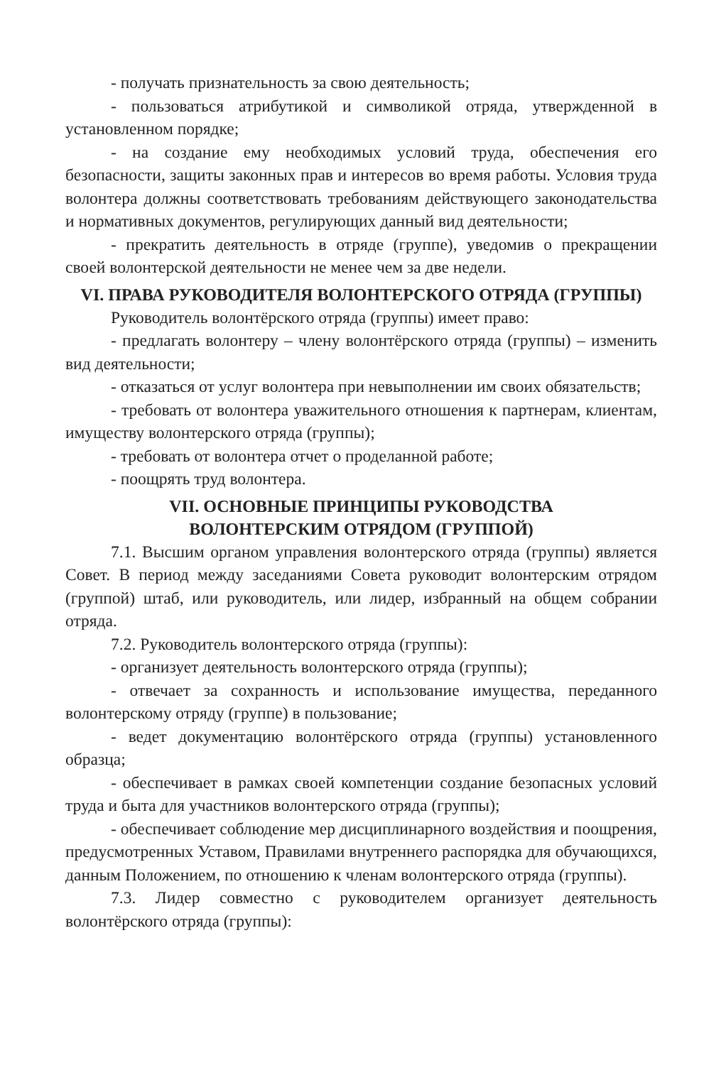- получать признательность за свою деятельность;
- пользоваться атрибутикой и символикой отряда, утвержденной в установленном порядке;
- на создание ему необходимых условий труда, обеспечения его безопасности, защиты законных прав и интересов во время работы. Условия труда волонтера должны соответствовать требованиям действующего законодательства и нормативных документов, регулирующих данный вид деятельности;
- прекратить деятельность в отряде (группе), уведомив о прекращении своей волонтерской деятельности не менее чем за две недели.
VI. ПРАВА РУКОВОДИТЕЛЯ ВОЛОНТЕРСКОГО ОТРЯДА (ГРУППЫ)
Руководитель волонтёрского отряда (группы) имеет право:
- предлагать волонтеру – члену волонтёрского отряда (группы) – изменить вид деятельности;
- отказаться от услуг волонтера при невыполнении им своих обязательств;
- требовать от волонтера уважительного отношения к партнерам, клиентам, имуществу волонтерского отряда (группы);
- требовать от волонтера отчет о проделанной работе;
- поощрять труд волонтера.
VII. ОСНОВНЫЕ ПРИНЦИПЫ РУКОВОДСТВА
ВОЛОНТЕРСКИМ ОТРЯДОМ (ГРУППОЙ)
7.1. Высшим органом управления волонтерского отряда (группы) является Совет. В период между заседаниями Совета руководит волонтерским отрядом (группой) штаб, или руководитель, или лидер, избранный на общем собрании отряда.
7.2. Руководитель волонтерского отряда (группы):
- организует деятельность волонтерского отряда (группы);
- отвечает за сохранность и использование имущества, переданного волонтерскому отряду (группе) в пользование;
- ведет документацию волонтёрского отряда (группы) установленного образца;
- обеспечивает в рамках своей компетенции создание безопасных условий труда и быта для участников волонтерского отряда (группы);
- обеспечивает соблюдение мер дисциплинарного воздействия и поощрения, предусмотренных Уставом, Правилами внутреннего распорядка для обучающихся, данным Положением, по отношению к членам волонтерского отряда (группы).
7.3. Лидер совместно с руководителем организует деятельность волонтёрского отряда (группы):